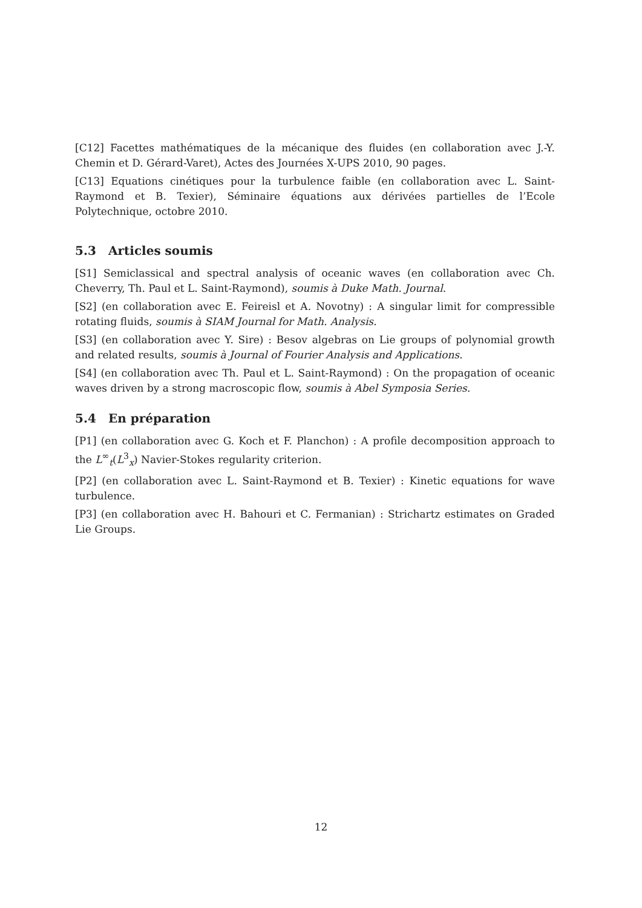[C12] Facettes mathématiques de la mécanique des fluides (en collaboration avec J.-Y. Chemin et D. Gérard-Varet), Actes des Journées X-UPS 2010, 90 pages.
[C13] Equations cinétiques pour la turbulence faible (en collaboration avec L. Saint-Raymond et B. Texier), Séminaire équations aux dérivées partielles de l’Ecole Polytechnique, octobre 2010.
5.3 Articles soumis
[S1] Semiclassical and spectral analysis of oceanic waves (en collaboration avec Ch. Cheverry, Th. Paul et L. Saint-Raymond), soumis à Duke Math. Journal.
[S2] (en collaboration avec E. Feireisl et A. Novotny) : A singular limit for compressible rotating fluids, soumis à SIAM Journal for Math. Analysis.
[S3] (en collaboration avec Y. Sire) : Besov algebras on Lie groups of polynomial growth and related results, soumis à Journal of Fourier Analysis and Applications.
[S4] (en collaboration avec Th. Paul et L. Saint-Raymond) : On the propagation of oceanic waves driven by a strong macroscopic flow, soumis à Abel Symposia Series.
5.4 En préparation
[P1] (en collaboration avec G. Koch et F. Planchon) : A profile decomposition approach to the L<sup>∞</sup><sub>t</sub>(L<sup>3</sup><sub>x</sub>) Navier-Stokes regularity criterion.
[P2] (en collaboration avec L. Saint-Raymond et B. Texier) : Kinetic equations for wave turbulence.
[P3] (en collaboration avec H. Bahouri et C. Fermanian) : Strichartz estimates on Graded Lie Groups.
12